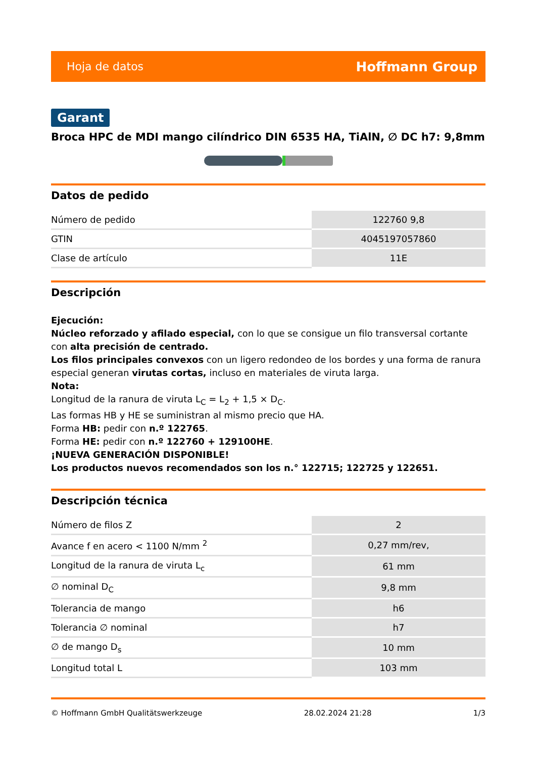Hoja de datos Hoffmann Group
Garant
Broca HPC de MDI mango cilíndrico DIN 6535 HA, TiAlN, ∅ DC h7: 9,8mm
Datos de pedido
| Número de pedido | 122760 9,8 |
| GTIN | 4045197057860 |
| Clase de artículo | 11E |
Descripción
Ejecución:
Núcleo reforzado y afilado especial, con lo que se consigue un filo transversal cortante con alta precisión de centrado.
Los filos principales convexos con un ligero redondeo de los bordes y una forma de ranura especial generan virutas cortas, incluso en materiales de viruta larga.
Nota:
Longitud de la ranura de viruta L<sub>C</sub> = L<sub>2</sub> + 1,5 × D<sub>C</sub>.
Las formas HB y HE se suministran al mismo precio que HA.
Forma HB: pedir con n.º 122765.
Forma HE: pedir con n.º 122760 + 129100HE.
¡NUEVA GENERACIÓN DISPONIBLE!
Los productos nuevos recomendados son los n.° 122715; 122725 y 122651.
Descripción técnica
| Número de filos Z | 2 |
| Avance f en acero < 1100 N/mm <sup>2</sup> | 0,27 mm/rev, |
| Longitud de la ranura de viruta L<sub>c</sub> | 61 mm |
| ∅ nominal D<sub>C</sub> | 9,8 mm |
| Tolerancia de mango | h6 |
| Tolerancia ∅ nominal | h7 |
| ∅ de mango D<sub>s</sub> | 10 mm |
| Longitud total L | 103 mm |
© Hoffmann GmbH Qualitätswerkzeuge 28.02.2024 21:28 1/3